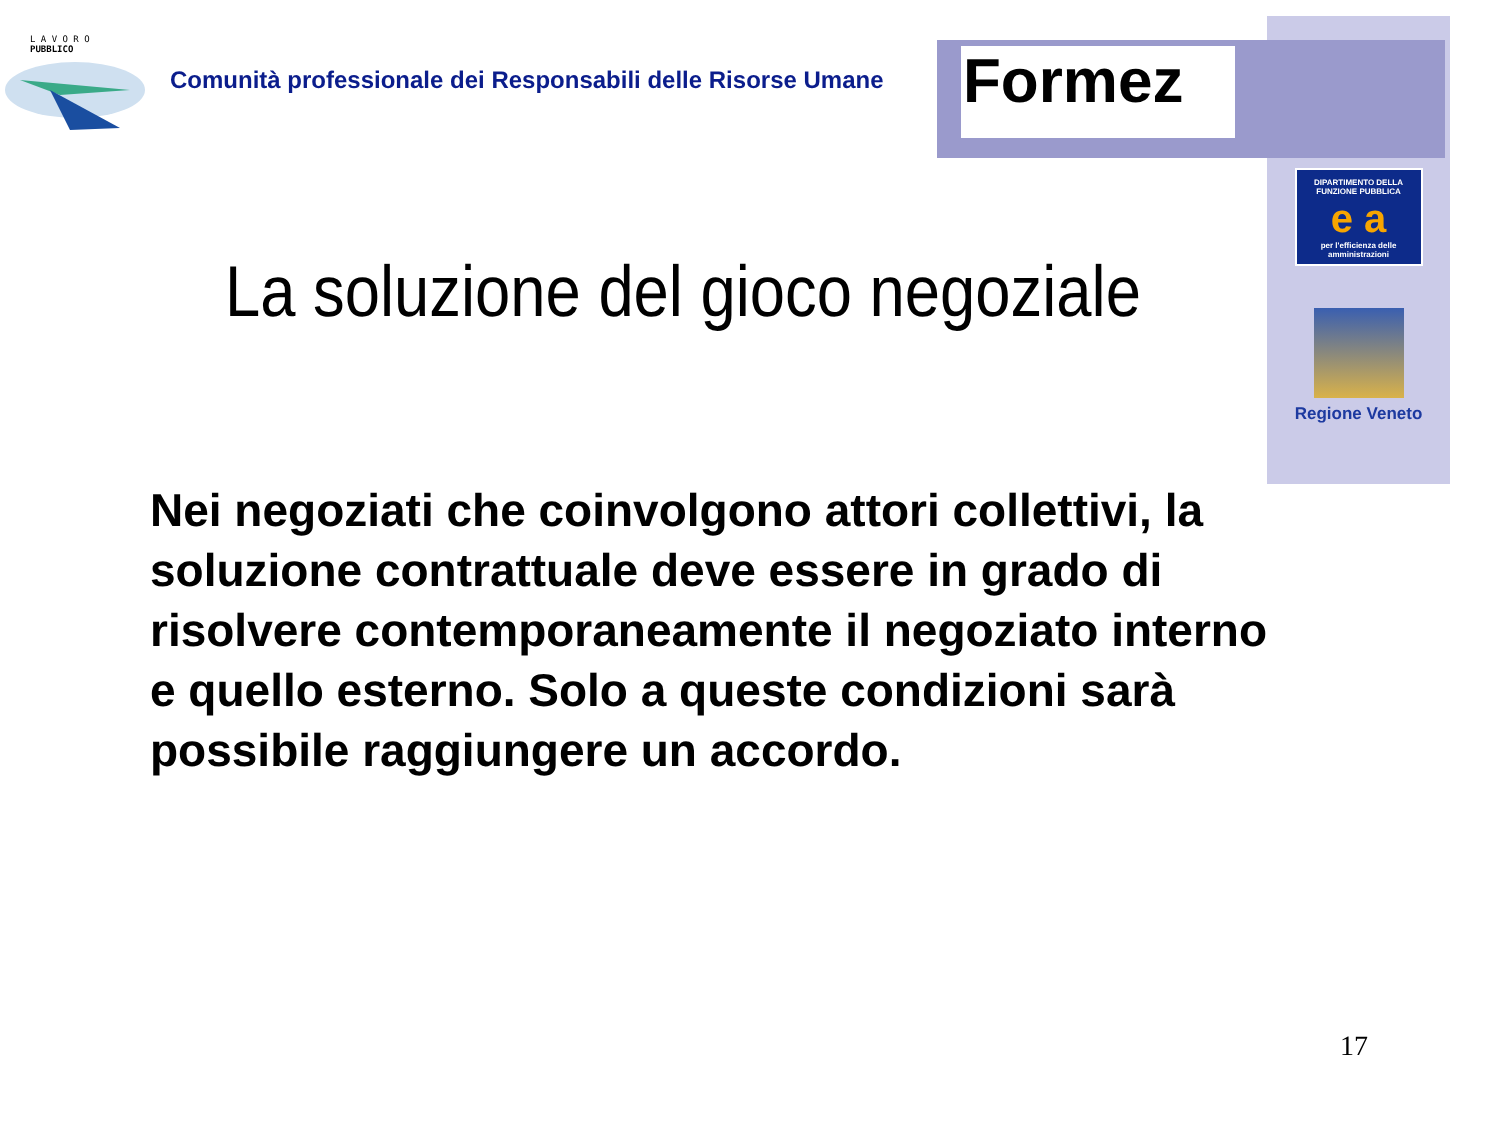L A V O R O
PUBBLICO
Comunità professionale dei Responsabili delle Risorse Umane
Formez
DIPARTIMENTO DELLA
FUNZIONE PUBBLICA
e a
per l'efficienza delle
amministrazioni
Regione Veneto
La soluzione del gioco negoziale
Nei negoziati che coinvolgono attori collettivi, la soluzione contrattuale deve essere in grado di risolvere contemporaneamente il negoziato interno e quello esterno. Solo a queste condizioni sarà possibile raggiungere un accordo.
17